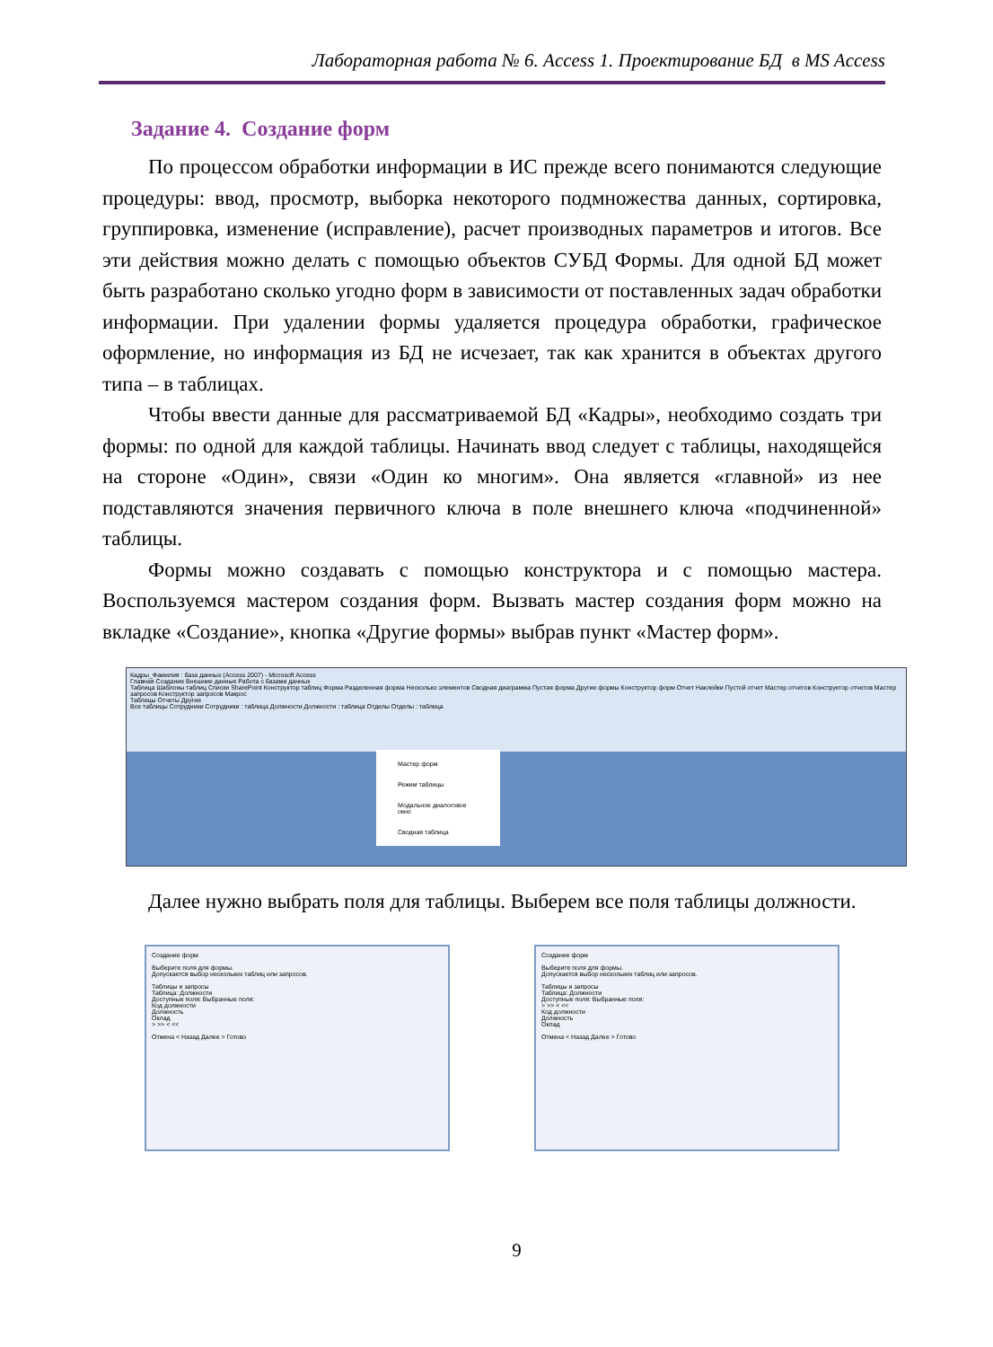Лабораторная работа № 6. Access 1. Проектирование БД в MS Access
Задание 4. Создание форм
По процессом обработки информации в ИС прежде всего понимаются следующие процедуры: ввод, просмотр, выборка некоторого подмножества данных, сортировка, группировка, изменение (исправление), расчет производных параметров и итогов. Все эти действия можно делать с помощью объектов СУБД Формы. Для одной БД может быть разработано сколько угодно форм в зависимости от поставленных задач обработки информации. При удалении формы удаляется процедура обработки, графическое оформление, но информация из БД не исчезает, так как хранится в объектах другого типа – в таблицах.
Чтобы ввести данные для рассматриваемой БД «Кадры», необходимо создать три формы: по одной для каждой таблицы. Начинать ввод следует с таблицы, находящейся на стороне «Один», связи «Один ко многим». Она является «главной» из нее подставляются значения первичного ключа в поле внешнего ключа «подчиненной» таблицы.
Формы можно создавать с помощью конструктора и с помощью мастера. Воспользуемся мастером создания форм. Вызвать мастер создания форм можно на вкладке «Создание», кнопка «Другие формы» выбрав пункт «Мастер форм».
Кадры_Фамилия : база данных (Access 2007) - Microsoft Access
Главная Создание Внешние данные Работа с базами данных
Таблица Шаблоны таблиц Списки SharePoint Конструктор таблиц Форма Разделенная форма Несколько элементов Сводная диаграмма Пустая форма Другие формы Конструктор форм Отчет Наклейки Пустой отчет Мастер отчетов Конструктор отчетов Мастер запросов Конструктор запросов Макрос
Таблицы Отчеты Другие
Все таблицы Сотрудники Сотрудники : таблица Должности Должности : таблица Отделы Отделы : таблица
Мастер форм
Режим таблицы
Модальное диалоговое окно
Сводная таблица
Далее нужно выбрать поля для таблицы. Выберем все поля таблицы должности.
Создание форм
Выберите поля для формы.
Допускается выбор нескольких таблиц или запросов.
Таблицы и запросы
Таблица: Должности
Доступные поля: Выбранные поля:
Код должности
Должность
Оклад
> >> < <<
Отмена < Назад Далее > Готово
Создание форм
Выберите поля для формы.
Допускается выбор нескольких таблиц или запросов.
Таблицы и запросы
Таблица: Должности
Доступные поля: Выбранные поля:
> >> < <<
Код должности
Должность
Оклад
Отмена < Назад Далее > Готово
9